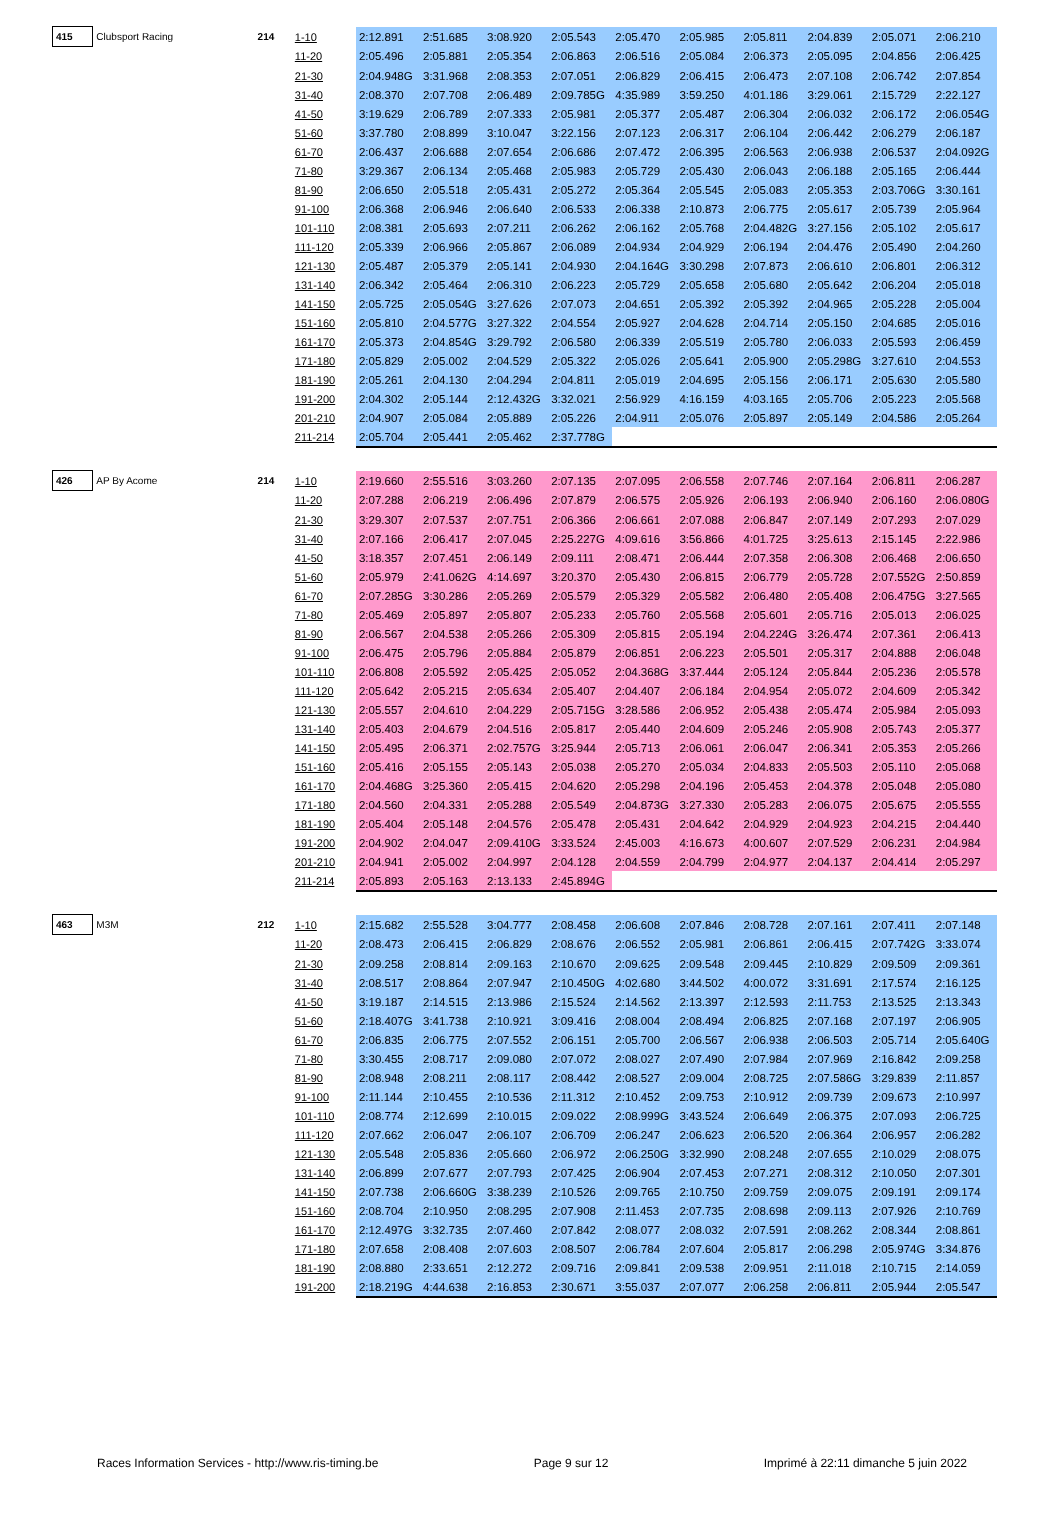| 415 | Clubsport Racing | 214 | 1-10 | 2:12.891 | 2:51.685 | 3:08.920 | 2:05.543 | 2:05.470 | 2:05.985 | 2:05.811 | 2:04.839 | 2:05.071 | 2:06.210 |
| | | | 11-20 | 2:05.496 | 2:05.881 | 2:05.354 | 2:06.863 | 2:06.516 | 2:05.084 | 2:06.373 | 2:05.095 | 2:04.856 | 2:06.425 |
| | | | 21-30 | 2:04.948G | 3:31.968 | 2:08.353 | 2:07.051 | 2:06.829 | 2:06.415 | 2:06.473 | 2:07.108 | 2:06.742 | 2:07.854 |
| | | | 31-40 | 2:08.370 | 2:07.708 | 2:06.489 | 2:09.785G | 4:35.989 | 3:59.250 | 4:01.186 | 3:29.061 | 2:15.729 | 2:22.127 |
| | | | 41-50 | 3:19.629 | 2:06.789 | 2:07.333 | 2:05.981 | 2:05.377 | 2:05.487 | 2:06.304 | 2:06.032 | 2:06.172 | 2:06.054G |
| | | | 51-60 | 3:37.780 | 2:08.899 | 3:10.047 | 3:22.156 | 2:07.123 | 2:06.317 | 2:06.104 | 2:06.442 | 2:06.279 | 2:06.187 |
| | | | 61-70 | 2:06.437 | 2:06.688 | 2:07.654 | 2:06.686 | 2:07.472 | 2:06.395 | 2:06.563 | 2:06.938 | 2:06.537 | 2:04.092G |
| | | | 71-80 | 3:29.367 | 2:06.134 | 2:05.468 | 2:05.983 | 2:05.729 | 2:05.430 | 2:06.043 | 2:06.188 | 2:05.165 | 2:06.444 |
| | | | 81-90 | 2:06.650 | 2:05.518 | 2:05.431 | 2:05.272 | 2:05.364 | 2:05.545 | 2:05.083 | 2:05.353 | 2:03.706G | 3:30.161 |
| | | | 91-100 | 2:06.368 | 2:06.946 | 2:06.640 | 2:06.533 | 2:06.338 | 2:10.873 | 2:06.775 | 2:05.617 | 2:05.739 | 2:05.964 |
| | | | 101-110 | 2:08.381 | 2:05.693 | 2:07.211 | 2:06.262 | 2:06.162 | 2:05.768 | 2:04.482G | 3:27.156 | 2:05.102 | 2:05.617 |
| | | | 111-120 | 2:05.339 | 2:06.966 | 2:05.867 | 2:06.089 | 2:04.934 | 2:04.929 | 2:06.194 | 2:04.476 | 2:05.490 | 2:04.260 |
| | | | 121-130 | 2:05.487 | 2:05.379 | 2:05.141 | 2:04.930 | 2:04.164G | 3:30.298 | 2:07.873 | 2:06.610 | 2:06.801 | 2:06.312 |
| | | | 131-140 | 2:06.342 | 2:05.464 | 2:06.310 | 2:06.223 | 2:05.729 | 2:05.658 | 2:05.680 | 2:05.642 | 2:06.204 | 2:05.018 |
| | | | 141-150 | 2:05.725 | 2:05.054G | 3:27.626 | 2:07.073 | 2:04.651 | 2:05.392 | 2:05.392 | 2:04.965 | 2:05.228 | 2:05.004 |
| | | | 151-160 | 2:05.810 | 2:04.577G | 3:27.322 | 2:04.554 | 2:05.927 | 2:04.628 | 2:04.714 | 2:05.150 | 2:04.685 | 2:05.016 |
| | | | 161-170 | 2:05.373 | 2:04.854G | 3:29.792 | 2:06.580 | 2:06.339 | 2:05.519 | 2:05.780 | 2:06.033 | 2:05.593 | 2:06.459 |
| | | | 171-180 | 2:05.829 | 2:05.002 | 2:04.529 | 2:05.322 | 2:05.026 | 2:05.641 | 2:05.900 | 2:05.298G | 3:27.610 | 2:04.553 |
| | | | 181-190 | 2:05.261 | 2:04.130 | 2:04.294 | 2:04.811 | 2:05.019 | 2:04.695 | 2:05.156 | 2:06.171 | 2:05.630 | 2:05.580 |
| | | | 191-200 | 2:04.302 | 2:05.144 | 2:12.432G | 3:32.021 | 2:56.929 | 4:16.159 | 4:03.165 | 2:05.706 | 2:05.223 | 2:05.568 |
| | | | 201-210 | 2:04.907 | 2:05.084 | 2:05.889 | 2:05.226 | 2:04.911 | 2:05.076 | 2:05.897 | 2:05.149 | 2:04.586 | 2:05.264 |
| | | | 211-214 | 2:05.704 | 2:05.441 | 2:05.462 | 2:37.778G | | | | | | |
| 426 | AP By Acome | 214 | 1-10 | 2:19.660 | 2:55.516 | 3:03.260 | 2:07.135 | 2:07.095 | 2:06.558 | 2:07.746 | 2:07.164 | 2:06.811 | 2:06.287 |
| | | | 11-20 | 2:07.288 | 2:06.219 | 2:06.496 | 2:07.879 | 2:06.575 | 2:05.926 | 2:06.193 | 2:06.940 | 2:06.160 | 2:06.080G |
| | | | 21-30 | 3:29.307 | 2:07.537 | 2:07.751 | 2:06.366 | 2:06.661 | 2:07.088 | 2:06.847 | 2:07.149 | 2:07.293 | 2:07.029 |
| | | | 31-40 | 2:07.166 | 2:06.417 | 2:07.045 | 2:25.227G | 4:09.616 | 3:56.866 | 4:01.725 | 3:25.613 | 2:15.145 | 2:22.986 |
| | | | 41-50 | 3:18.357 | 2:07.451 | 2:06.149 | 2:09.111 | 2:08.471 | 2:06.444 | 2:07.358 | 2:06.308 | 2:06.468 | 2:06.650 |
| | | | 51-60 | 2:05.979 | 2:41.062G | 4:14.697 | 3:20.370 | 2:05.430 | 2:06.815 | 2:06.779 | 2:05.728 | 2:07.552G | 2:50.859 |
| | | | 61-70 | 2:07.285G | 3:30.286 | 2:05.269 | 2:05.579 | 2:05.329 | 2:05.582 | 2:06.480 | 2:05.408 | 2:06.475G | 3:27.565 |
| | | | 71-80 | 2:05.469 | 2:05.897 | 2:05.807 | 2:05.233 | 2:05.760 | 2:05.568 | 2:05.601 | 2:05.716 | 2:05.013 | 2:06.025 |
| | | | 81-90 | 2:06.567 | 2:04.538 | 2:05.266 | 2:05.309 | 2:05.815 | 2:05.194 | 2:04.224G | 3:26.474 | 2:07.361 | 2:06.413 |
| | | | 91-100 | 2:06.475 | 2:05.796 | 2:05.884 | 2:05.879 | 2:06.851 | 2:06.223 | 2:05.501 | 2:05.317 | 2:04.888 | 2:06.048 |
| | | | 101-110 | 2:06.808 | 2:05.592 | 2:05.425 | 2:05.052 | 2:04.368G | 3:37.444 | 2:05.124 | 2:05.844 | 2:05.236 | 2:05.578 |
| | | | 111-120 | 2:05.642 | 2:05.215 | 2:05.634 | 2:05.407 | 2:04.407 | 2:06.184 | 2:04.954 | 2:05.072 | 2:04.609 | 2:05.342 |
| | | | 121-130 | 2:05.557 | 2:04.610 | 2:04.229 | 2:05.715G | 3:28.586 | 2:06.952 | 2:05.438 | 2:05.474 | 2:05.984 | 2:05.093 |
| | | | 131-140 | 2:05.403 | 2:04.679 | 2:04.516 | 2:05.817 | 2:05.440 | 2:04.609 | 2:05.246 | 2:05.908 | 2:05.743 | 2:05.377 |
| | | | 141-150 | 2:05.495 | 2:06.371 | 2:02.757G | 3:25.944 | 2:05.713 | 2:06.061 | 2:06.047 | 2:06.341 | 2:05.353 | 2:05.266 |
| | | | 151-160 | 2:05.416 | 2:05.155 | 2:05.143 | 2:05.038 | 2:05.270 | 2:05.034 | 2:04.833 | 2:05.503 | 2:05.110 | 2:05.068 |
| | | | 161-170 | 2:04.468G | 3:25.360 | 2:05.415 | 2:04.620 | 2:05.298 | 2:04.196 | 2:05.453 | 2:04.378 | 2:05.048 | 2:05.080 |
| | | | 171-180 | 2:04.560 | 2:04.331 | 2:05.288 | 2:05.549 | 2:04.873G | 3:27.330 | 2:05.283 | 2:06.075 | 2:05.675 | 2:05.555 |
| | | | 181-190 | 2:05.404 | 2:05.148 | 2:04.576 | 2:05.478 | 2:05.431 | 2:04.642 | 2:04.929 | 2:04.923 | 2:04.215 | 2:04.440 |
| | | | 191-200 | 2:04.902 | 2:04.047 | 2:09.410G | 3:33.524 | 2:45.003 | 4:16.673 | 4:00.607 | 2:07.529 | 2:06.231 | 2:04.984 |
| | | | 201-210 | 2:04.941 | 2:05.002 | 2:04.997 | 2:04.128 | 2:04.559 | 2:04.799 | 2:04.977 | 2:04.137 | 2:04.414 | 2:05.297 |
| | | | 211-214 | 2:05.893 | 2:05.163 | 2:13.133 | 2:45.894G | | | | | | |
| 463 | M3M | 212 | 1-10 | 2:15.682 | 2:55.528 | 3:04.777 | 2:08.458 | 2:06.608 | 2:07.846 | 2:08.728 | 2:07.161 | 2:07.411 | 2:07.148 |
| | | | 11-20 | 2:08.473 | 2:06.415 | 2:06.829 | 2:08.676 | 2:06.552 | 2:05.981 | 2:06.861 | 2:06.415 | 2:07.742G | 3:33.074 |
| | | | 21-30 | 2:09.258 | 2:08.814 | 2:09.163 | 2:10.670 | 2:09.625 | 2:09.548 | 2:09.445 | 2:10.829 | 2:09.509 | 2:09.361 |
| | | | 31-40 | 2:08.517 | 2:08.864 | 2:07.947 | 2:10.450G | 4:02.680 | 3:44.502 | 4:00.072 | 3:31.691 | 2:17.574 | 2:16.125 |
| | | | 41-50 | 3:19.187 | 2:14.515 | 2:13.986 | 2:15.524 | 2:14.562 | 2:13.397 | 2:12.593 | 2:11.753 | 2:13.525 | 2:13.343 |
| | | | 51-60 | 2:18.407G | 3:41.738 | 2:10.921 | 3:09.416 | 2:08.004 | 2:08.494 | 2:06.825 | 2:07.168 | 2:07.197 | 2:06.905 |
| | | | 61-70 | 2:06.835 | 2:06.775 | 2:07.552 | 2:06.151 | 2:05.700 | 2:06.567 | 2:06.938 | 2:06.503 | 2:05.714 | 2:05.640G |
| | | | 71-80 | 3:30.455 | 2:08.717 | 2:09.080 | 2:07.072 | 2:08.027 | 2:07.490 | 2:07.984 | 2:07.969 | 2:16.842 | 2:09.258 |
| | | | 81-90 | 2:08.948 | 2:08.211 | 2:08.117 | 2:08.442 | 2:08.527 | 2:09.004 | 2:08.725 | 2:07.586G | 3:29.839 | 2:11.857 |
| | | | 91-100 | 2:11.144 | 2:10.455 | 2:10.536 | 2:11.312 | 2:10.452 | 2:09.753 | 2:10.912 | 2:09.739 | 2:09.673 | 2:10.997 |
| | | | 101-110 | 2:08.774 | 2:12.699 | 2:10.015 | 2:09.022 | 2:08.999G | 3:43.524 | 2:06.649 | 2:06.375 | 2:07.093 | 2:06.725 |
| | | | 111-120 | 2:07.662 | 2:06.047 | 2:06.107 | 2:06.709 | 2:06.247 | 2:06.623 | 2:06.520 | 2:06.364 | 2:06.957 | 2:06.282 |
| | | | 121-130 | 2:05.548 | 2:05.836 | 2:05.660 | 2:06.972 | 2:06.250G | 3:32.990 | 2:08.248 | 2:07.655 | 2:10.029 | 2:08.075 |
| | | | 131-140 | 2:06.899 | 2:07.677 | 2:07.793 | 2:07.425 | 2:06.904 | 2:07.453 | 2:07.271 | 2:08.312 | 2:10.050 | 2:07.301 |
| | | | 141-150 | 2:07.738 | 2:06.660G | 3:38.239 | 2:10.526 | 2:09.765 | 2:10.750 | 2:09.759 | 2:09.075 | 2:09.191 | 2:09.174 |
| | | | 151-160 | 2:08.704 | 2:10.950 | 2:08.295 | 2:07.908 | 2:11.453 | 2:07.735 | 2:08.698 | 2:09.113 | 2:07.926 | 2:10.769 |
| | | | 161-170 | 2:12.497G | 3:32.735 | 2:07.460 | 2:07.842 | 2:08.077 | 2:08.032 | 2:07.591 | 2:08.262 | 2:08.344 | 2:08.861 |
| | | | 171-180 | 2:07.658 | 2:08.408 | 2:07.603 | 2:08.507 | 2:06.784 | 2:07.604 | 2:05.817 | 2:06.298 | 2:05.974G | 3:34.876 |
| | | | 181-190 | 2:08.880 | 2:33.651 | 2:12.272 | 2:09.716 | 2:09.841 | 2:09.538 | 2:09.951 | 2:11.018 | 2:10.715 | 2:14.059 |
| | | | 191-200 | 2:18.219G | 4:44.638 | 2:16.853 | 2:30.671 | 3:55.037 | 2:07.077 | 2:06.258 | 2:06.811 | 2:05.944 | 2:05.547 |
Races Information Services - http://www.ris-timing.be Page 9 sur 12 Imprimé à 22:11 dimanche 5 juin 2022